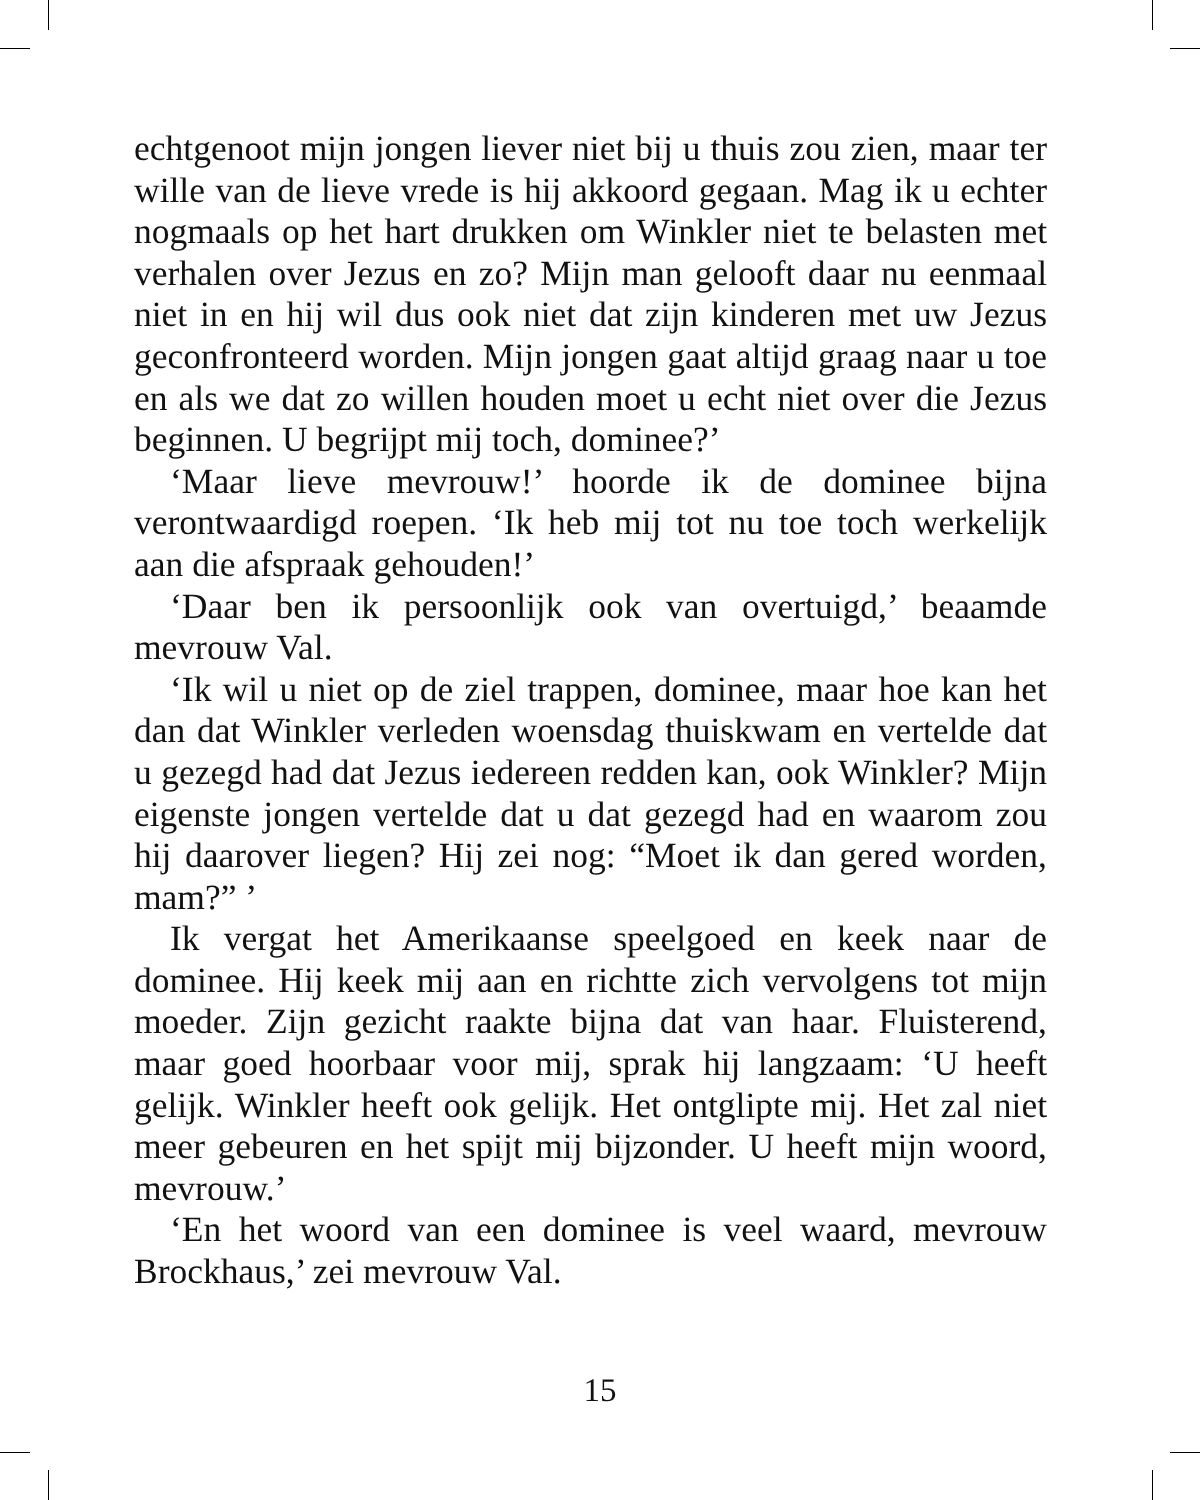echtgenoot mijn jongen liever niet bij u thuis zou zien, maar ter wille van de lieve vrede is hij akkoord gegaan. Mag ik u echter nogmaals op het hart drukken om Winkler niet te belasten met verhalen over Jezus en zo? Mijn man gelooft daar nu eenmaal niet in en hij wil dus ook niet dat zijn kinderen met uw Jezus geconfronteerd worden. Mijn jongen gaat altijd graag naar u toe en als we dat zo willen houden moet u echt niet over die Jezus beginnen. U begrijpt mij toch, dominee?’
‘Maar lieve mevrouw!’ hoorde ik de dominee bijna verontwaardigd roepen. ‘Ik heb mij tot nu toe toch werkelijk aan die afspraak gehouden!’
‘Daar ben ik persoonlijk ook van overtuigd,’ beaamde mevrouw Val.
‘Ik wil u niet op de ziel trappen, dominee, maar hoe kan het dan dat Winkler verleden woensdag thuiskwam en vertelde dat u gezegd had dat Jezus iedereen redden kan, ook Winkler? Mijn eigenste jongen vertelde dat u dat gezegd had en waarom zou hij daarover liegen? Hij zei nog: “Moet ik dan gered worden, mam?” ’
Ik vergat het Amerikaanse speelgoed en keek naar de dominee. Hij keek mij aan en richtte zich vervolgens tot mijn moeder. Zijn gezicht raakte bijna dat van haar. Fluisterend, maar goed hoorbaar voor mij, sprak hij langzaam: ‘U heeft gelijk. Winkler heeft ook gelijk. Het ontglipte mij. Het zal niet meer gebeuren en het spijt mij bijzonder. U heeft mijn woord, mevrouw.’
‘En het woord van een dominee is veel waard, mevrouw Brockhaus,’ zei mevrouw Val.
15